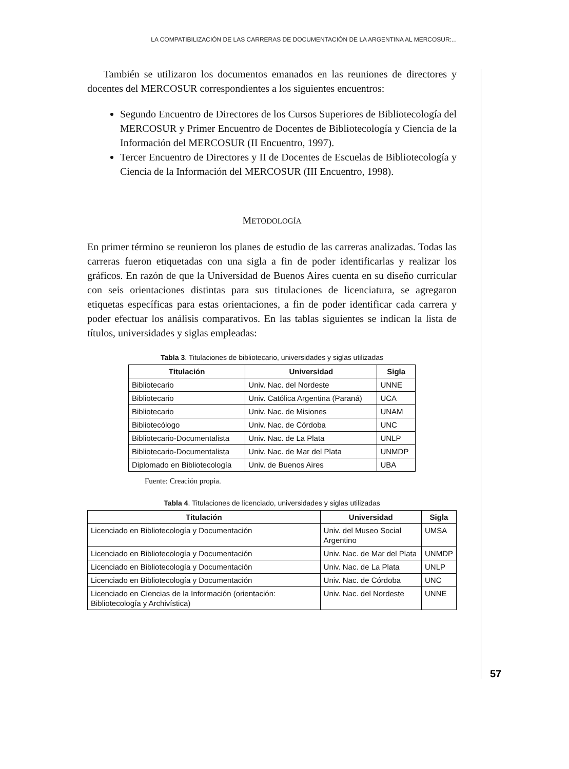LA COMPATIBILIZACIÓN DE LAS CARRERAS DE DOCUMENTACIÓN DE LA ARGENTINA AL MERCOSUR:...
También se utilizaron los documentos emanados en las reuniones de directores y docentes del MERCOSUR correspondientes a los siguientes encuentros:
Segundo Encuentro de Directores de los Cursos Superiores de Bibliotecología del MERCOSUR y Primer Encuentro de Docentes de Bibliotecología y Ciencia de la Información del MERCOSUR (II Encuentro, 1997).
Tercer Encuentro de Directores y II de Docentes de Escuelas de Bibliotecología y Ciencia de la Información del MERCOSUR (III Encuentro, 1998).
METODOLOGÍA
En primer término se reunieron los planes de estudio de las carreras analizadas. Todas las carreras fueron etiquetadas con una sigla a fin de poder identificarlas y realizar los gráficos. En razón de que la Universidad de Buenos Aires cuenta en su diseño curricular con seis orientaciones distintas para sus titulaciones de licenciatura, se agregaron etiquetas específicas para estas orientaciones, a fin de poder identificar cada carrera y poder efectuar los análisis comparativos. En las tablas siguientes se indican la lista de títulos, universidades y siglas empleadas:
Tabla 3. Titulaciones de bibliotecario, universidades y siglas utilizadas
| Titulación | Universidad | Sigla |
| --- | --- | --- |
| Bibliotecario | Univ. Nac. del Nordeste | UNNE |
| Bibliotecario | Univ. Católica Argentina (Paraná) | UCA |
| Bibliotecario | Univ. Nac. de Misiones | UNAM |
| Bibliotecólogo | Univ. Nac. de Córdoba | UNC |
| Bibliotecario-Documentalista | Univ. Nac. de La Plata | UNLP |
| Bibliotecario-Documentalista | Univ. Nac. de Mar del Plata | UNMDP |
| Diplomado en Bibliotecología | Univ. de Buenos Aires | UBA |
Fuente: Creación propia.
Tabla 4. Titulaciones de licenciado, universidades y siglas utilizadas
| Titulación | Universidad | Sigla |
| --- | --- | --- |
| Licenciado en Bibliotecología y Documentación | Univ. del Museo Social Argentino | UMSA |
| Licenciado en Bibliotecología y Documentación | Univ. Nac. de Mar del Plata | UNMDP |
| Licenciado en Bibliotecología y Documentación | Univ. Nac. de La Plata | UNLP |
| Licenciado en Bibliotecología y Documentación | Univ. Nac. de Córdoba | UNC |
| Licenciado en Ciencias de la Información (orientación: Bibliotecología y Archivística) | Univ. Nac. del Nordeste | UNNE |
57